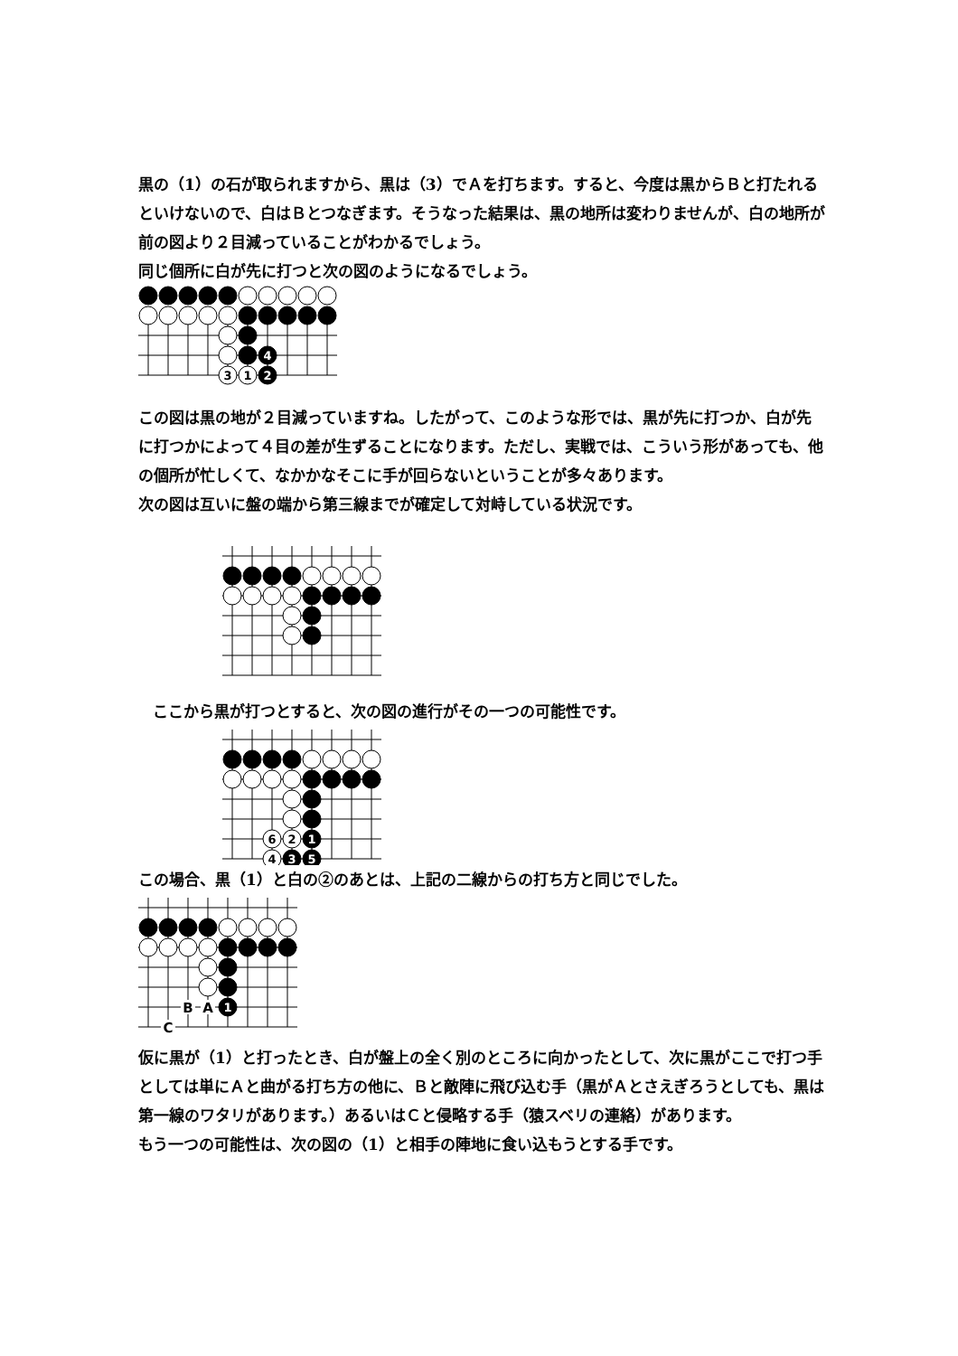黒の（1）の石が取られますから、黒は（3）でＡを打ちます。すると、今度は黒からＢと打たれるといけないので、白はＢとつなぎます。そうなった結果は、黒の地所は変わりませんが、白の地所が前の図より２目減っていることがわかるでしょう。
同じ個所に白が先に打つと次の図のようになるでしょう。
4
3
1
2
この図は黒の地が２目減っていますね。したがって、このような形では、黒が先に打つか、白が先に打つかによって４目の差が生ずることになります。ただし、実戦では、こういう形があっても、他の個所が忙しくて、なかかなそこに手が回らないということが多々あります。
次の図は互いに盤の端から第三線までが確定して対峙している状況です。
ここから黒が打つとすると、次の図の進行がその一つの可能性です。
6
2
1
4
3
5
この場合、黒（1）と白の②のあとは、上記の二線からの打ち方と同じでした。
B
A
C
1
仮に黒が（1）と打ったとき、白が盤上の全く別のところに向かったとして、次に黒がここで打つ手としては単にＡと曲がる打ち方の他に、Ｂと敵陣に飛び込む手（黒がＡとさえぎろうとしても、黒は第一線のワタリがあります。）あるいはＣと侵略する手（猿スベリの連絡）があります。
もう一つの可能性は、次の図の（1）と相手の陣地に食い込もうとする手です。